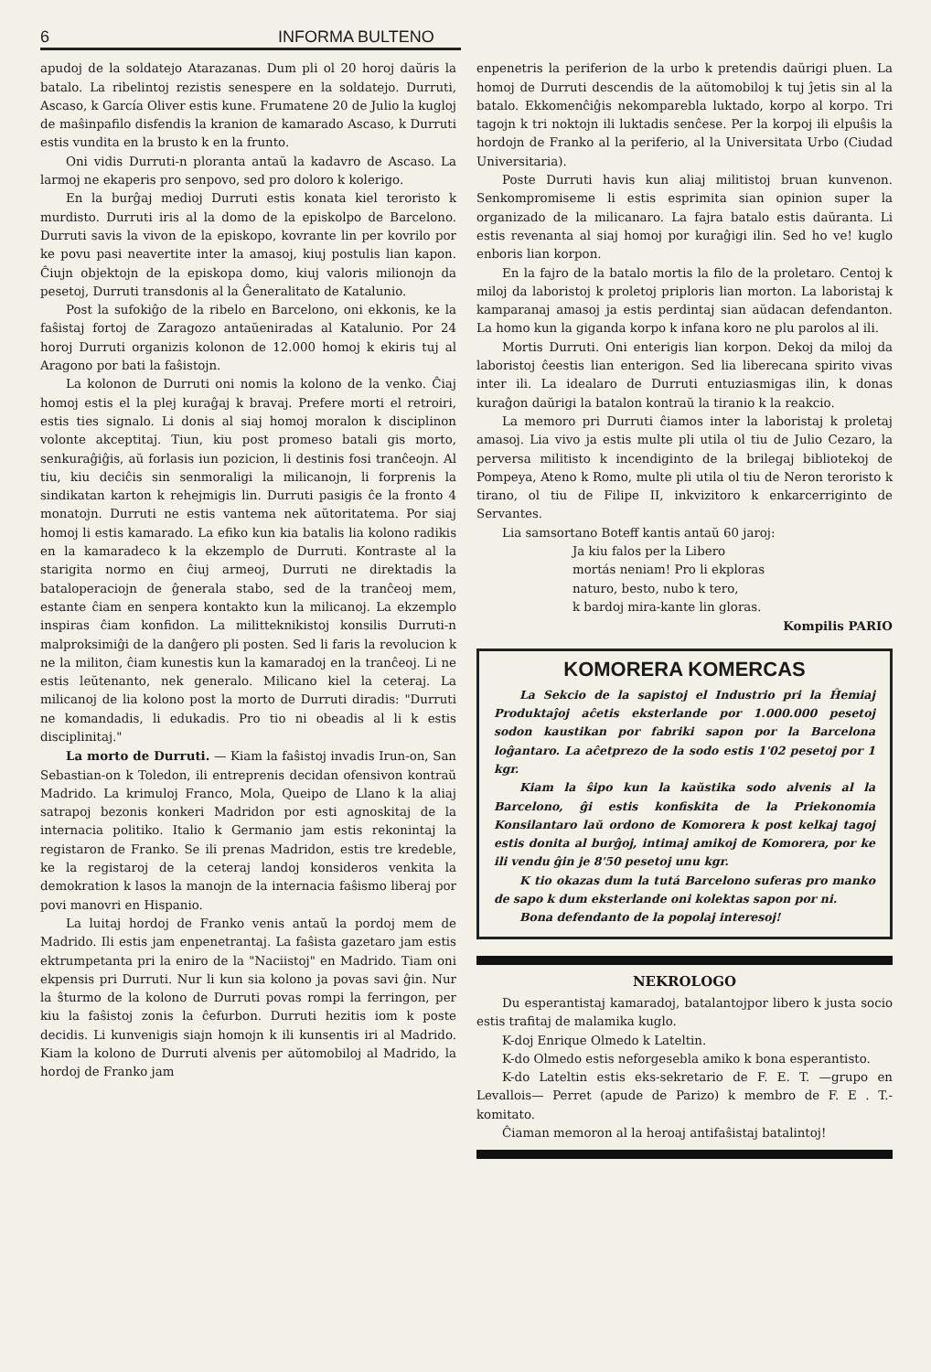6 INFORMA BULTENO
apudoj de la soldatejo Atarazanas. Dum pli ol 20 horoj daŭris la batalo. La ribelintoj rezistis senespere en la soldatejo. Durruti, Ascaso, k García Oliver estis kune. Frumatene 20 de Julio la kugloj de maŝinpafilo disfendis la kranion de kamarado Ascaso, k Durruti estis vundita en la brusto k en la frunto.
Oni vidis Durruti-n ploranta antaŭ la kadavro de Ascaso. La larmoj ne ekaperis pro senpovo, sed pro doloro k kolerigo.
En la burĝaj medioj Durruti estis konata kiel teroristo k murdisto. Durruti iris al la domo de la episkolpo de Barcelono. Durruti savis la vivon de la episkopo, kovrante lin per kovrilo por ke povu pasi neavertite inter la amasoj, kiuj postulis lian kapon. Ĉiujn objektojn de la episkopa domo, kiuj valoris milionojn da pesetoj, Durruti transdonis al la Ĝeneralitato de Katalunio.
Post la sufokiĝo de la ribelo en Barcelono, oni ekkonis, ke la faŝistaj fortoj de Zaragozo antaŭeniradas al Katalunio. Por 24 horoj Durruti organizis kolonon de 12.000 homoj k ekiris tuj al Aragono por bati la faŝistojn.
La kolonon de Durruti oni nomis la kolono de la venko. Ĉiaj homoj estis el la plej kuraĝaj k bravaj. Prefere morti el retroiri, estis ties signalo. Li donis al siaj homoj moralon k disciplinon volonte akceptitaj. Tiun, kiu post promeso batali gis morto, senkuraĝiĝis, aŭ forlasis iun pozicion, li destinis fosi tranĉeojn. Al tiu, kiu deciĉis sin senmoraligi la milicanojn, li forprenis la sindikatan karton k rehejmigis lin. Durruti pasigis ĉe la fronto 4 monatojn. Durruti ne estis vantema nek aŭtoritatema. Por siaj homoj li estis kamarado. La efiko kun kia batalis lia kolono radikis en la kamaradeco k la ekzemplo de Durruti. Kontraste al la starigita normo en ĉiuj armeoj, Durruti ne direktadis la bataloperaciojn de ĝenerala stabo, sed de la tranĉeoj mem, estante ĉiam en senpera kontakto kun la milicanoj. La ekzemplo inspiras ĉiam konfidon. La militteknikistoj konsilis Durruti-n malproksimiĝi de la danĝero pli posten. Sed li faris la revolucion k ne la militon, ĉiam kunestis kun la kamaradoj en la tranĉeoj. Li ne estis leŭtenanto, nek generalo. Milicano kiel la ceteraj. La milicanoj de lia kolono post la morto de Durruti diradis: "Durruti ne komandadis, li edukadis. Pro tio ni obeadis al li k estis disciplinitaj."
La morto de Durruti. — Kiam la faŝistoj invadis Irun-on, San Sebastian-on k Toledon, ili entreprenis decidan ofensivon kontraŭ Madrido. La krimuloj Franco, Mola, Queipo de Llano k la aliaj satrapoj bezonis konkeri Madridon por esti agnoskitaj de la internacia politiko. Italio k Germanio jam estis rekonintaj la registaron de Franko. Se ili prenas Madridon, estis tre kredeble, ke la registaroj de la ceteraj landoj konsideros venkita la demokration k lasos la manojn de la internacia faŝismo liberaj por povi manovri en Hispanio.
La luitaj hordoj de Franko venis antaŭ la pordoj mem de Madrido. Ili estis jam enpenetrantaj. La faŝista gazetaro jam estis ektrumpetanta pri la eniro de la "Naciistoj" en Madrido. Tiam oni ekpensis pri Durruti. Nur li kun sia kolono ja povas savi ĝin. Nur la ŝturmo de la kolono de Durruti povas rompi la ferringon, per kiu la faŝistoj zonis la ĉefurbon. Durruti hezitis iom k poste decidis. Li kunvenigis siajn homojn k ili kunsentis iri al Madrido. Kiam la kolono de Durruti alvenis per aŭtomobiloj al Madrido, la hordoj de Franko jam
enpenetris la periferion de la urbo k pretendis daŭrigi pluen. La homoj de Durruti descendis de la aŭtomobiloj k tuj ĵetis sin al la batalo. Ekkomenĉiĝis nekomparebla luktado, korpo al korpo. Tri tagojn k tri noktojn ili luktadis senĉese. Per la korpoj ili elpuŝis la hordojn de Franko al la periferio, al la Universitata Urbo (Ciudad Universitaria).
Poste Durruti havis kun aliaj militistoj bruan kunvenon. Senkompromiseme li estis esprimita sian opinion super la organizado de la milicanaro. La fajra batalo estis daŭranta. Li estis revenanta al siaj homoj por kuraĝigi ilin. Sed ho ve! kuglo enboris lian korpon.
En la fajro de la batalo mortis la filo de la proletaro. Centoj k miloj da laboristoj k proletoj priploris lian morton. La laboristaj k kamparanaj amasoj ja estis perdintaj sian aŭdacan defendanton. La homo kun la giganda korpo k infana koro ne plu parolos al ili.
Mortis Durruti. Oni enterigis lian korpon. Dekoj da miloj da laboristoj ĉeestis lian enterigon. Sed lia liberecana spirito vivas inter ili. La idealaro de Durruti entuziasmigas ilin, k donas kuraĝon daŭrigi la batalon kontraŭ la tiranio k la reakcio.
La memoro pri Durruti ĉiamos inter la laboristaj k proletaj amasoj. Lia vivo ja estis multe pli utila ol tiu de Julio Cezaro, la perversa militisto k incendiginto de la brilegaj bibliotekoj de Pompeya, Ateno k Romo, multe pli utila ol tiu de Neron teroristo k tirano, ol tiu de Filipe II, inkvizitoro k enkarcerriginto de Servantes.
Lia samsortano Boteff kantis antaŭ 60 jaroj:
Ja kiu falos per la Libero
mortás neniam! Pro li ekploras
naturo, besto, nubo k tero,
k bardoj mira-kante lin gloras.
Kompilis PARIO
KOMORERA KOMERCAS
La Sekcio de la sapistoj el Industrio pri la Ĥemiaj Produktaĵoj aĉetis eksterlande por 1.000.000 pesetoj sodon kaustikan por fabriki sapon por la Barcelona loĝantaro. La aĉetprezo de la sodo estis 1'02 pesetoj por 1 kgr.
Kiam la ŝipo kun la kaŭstika sodo alvenis al la Barcelono, ĝi estis konfiskita de la Priekonomia Konsilantaro laŭ ordono de Komorera k post kelkaj tagoj estis donita al burĝoj, intimaj amikoj de Komorera, por ke ili vendu ĝin je 8'50 pesetoj unu kgr.
K tio okazas dum la tutá Barcelono suferas pro manko de sapo k dum eksterlande oni kolektas sapon por ni.
Bona defendanto de la popolaj interesoj!
NEKROLOGO
Du esperantistaj kamaradoj, batalantojpor libero k justa socio estis trafitaj de malamika kuglo.
K-doj Enrique Olmedo k Lateltin.
K-do Olmedo estis neforgesebla amiko k bona esperantisto.
K-do Lateltin estis eks-sekretario de F. E. T. —grupo en Levallois— Perret (apude de Parizo) k membro de F. E . T.-komitato.
Ĉiaman memoron al la heroaj antifaŝistaj batalintoj!